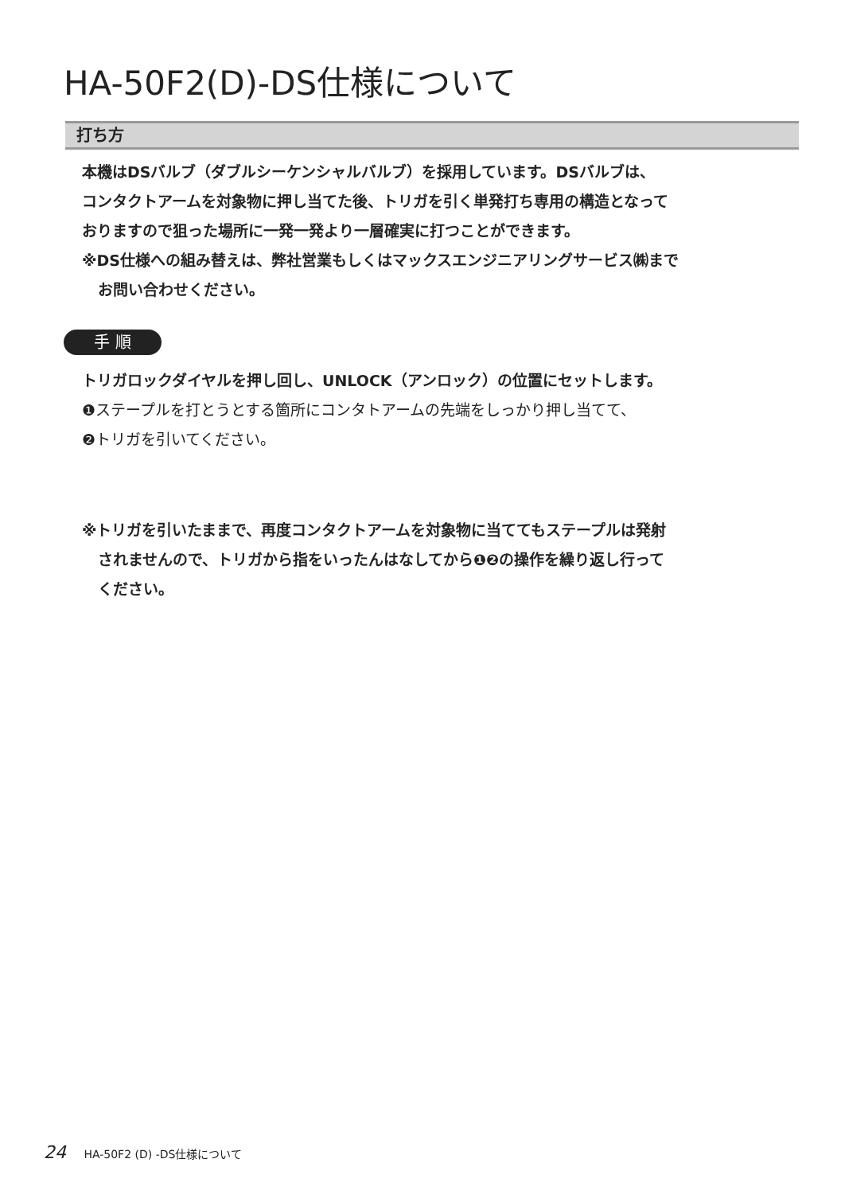HA-50F2(D)-DS仕様について
打ち方
本機はDSバルブ（ダブルシーケンシャルバルブ）を採用しています。DSバルブは、
コンタクトアームを対象物に押し当てた後、トリガを引く単発打ち専用の構造となって
おりますので狙った場所に一発一発より一層確実に打つことができます。
※DS仕様への組み替えは、弊社営業もしくはマックスエンジニアリングサービス㈱まで
お問い合わせください。
手 順
トリガロックダイヤルを押し回し、UNLOCK（アンロック）の位置にセットします。
❶ステープルを打とうとする箇所にコンタトアームの先端をしっかり押し当てて、
❷トリガを引いてください。
※トリガを引いたままで、再度コンタクトアームを対象物に当ててもステープルは発射
されませんので、トリガから指をいったんはなしてから❶❷の操作を繰り返し行って
ください。
24 HA-50F2 (D) -DS仕様について